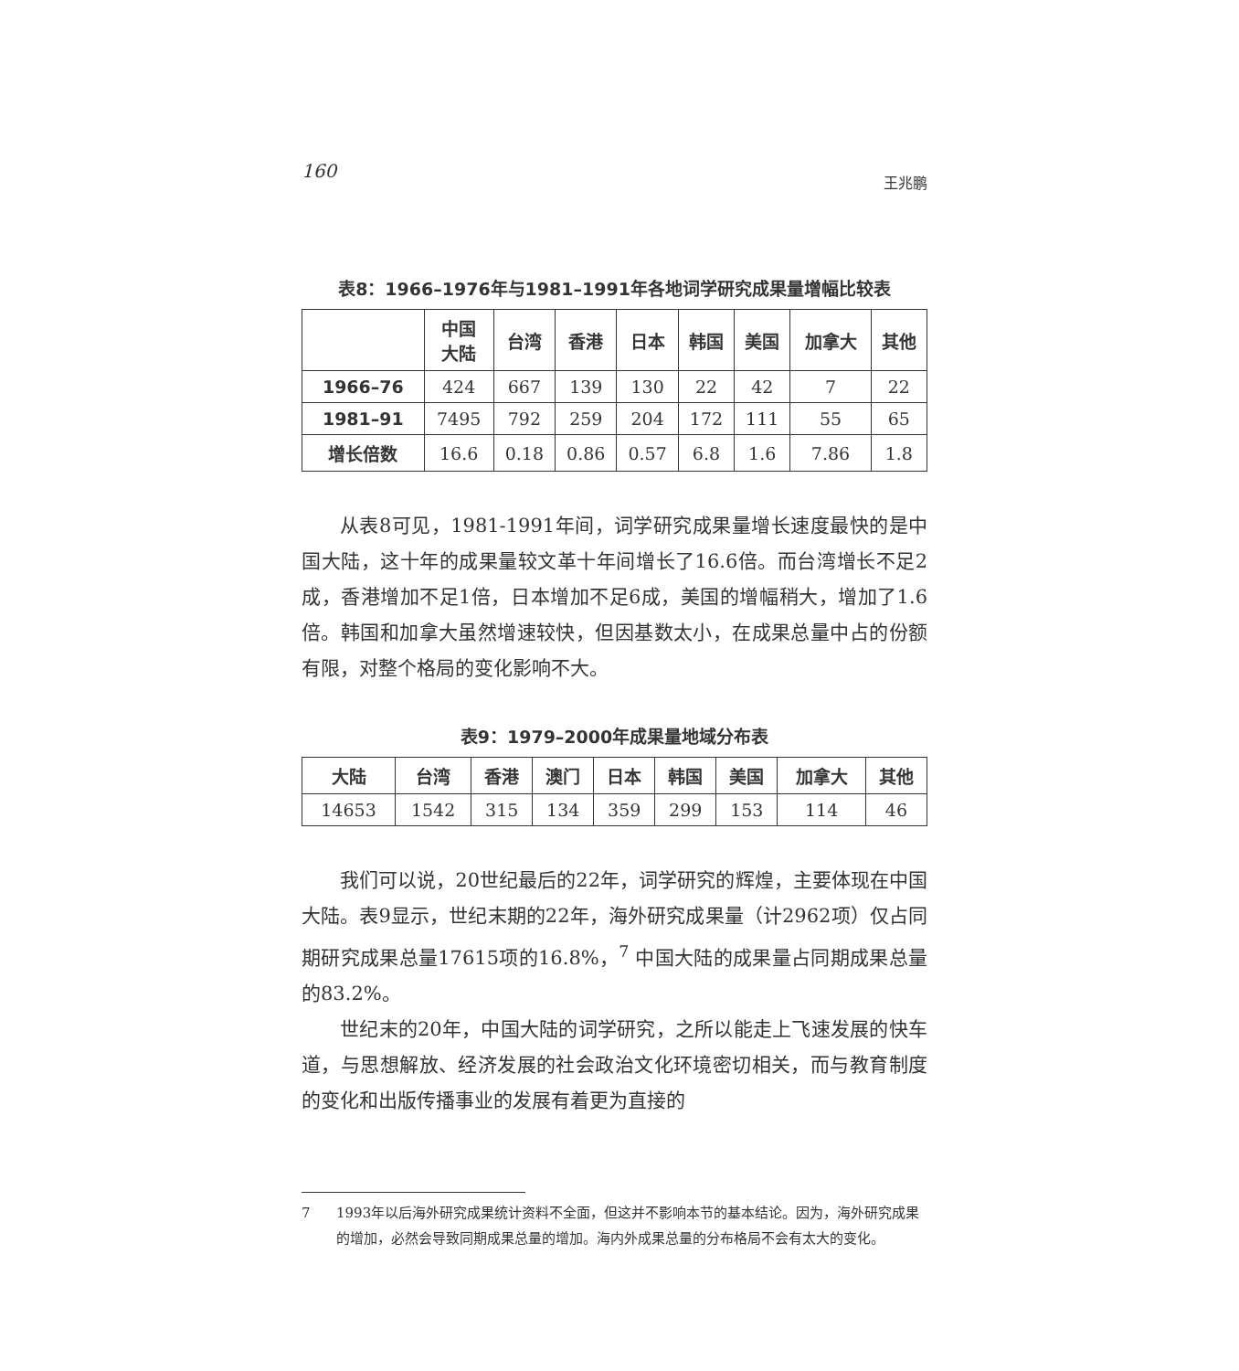160 王兆鹏
表8：1966–1976年与1981–1991年各地词学研究成果量增幅比较表
| | 中国 大陆 | 台湾 | 香港 | 日本 | 韩国 | 美国 | 加拿大 | 其他 |
| --- | --- | --- | --- | --- | --- | --- | --- | --- |
| 1966–76 | 424 | 667 | 139 | 130 | 22 | 42 | 7 | 22 |
| 1981–91 | 7495 | 792 | 259 | 204 | 172 | 111 | 55 | 65 |
| 增长倍数 | 16.6 | 0.18 | 0.86 | 0.57 | 6.8 | 1.6 | 7.86 | 1.8 |
从表8可见，1981-1991年间，词学研究成果量增长速度最快的是中国大陆，这十年的成果量较文革十年间增长了16.6倍。而台湾增长不足2成，香港增加不足1倍，日本增加不足6成，美国的增幅稍大，增加了1.6倍。韩国和加拿大虽然增速较快，但因基数太小，在成果总量中占的份额有限，对整个格局的变化影响不大。
表9：1979–2000年成果量地域分布表
| 大陆 | 台湾 | 香港 | 澳门 | 日本 | 韩国 | 美国 | 加拿大 | 其他 |
| --- | --- | --- | --- | --- | --- | --- | --- | --- |
| 14653 | 1542 | 315 | 134 | 359 | 299 | 153 | 114 | 46 |
我们可以说，20世纪最后的22年，词学研究的辉煌，主要体现在中国大陆。表9显示，世纪末期的22年，海外研究成果量（计2962项）仅占同期研究成果总量17615项的16.8%，<sup>7</sup> 中国大陆的成果量占同期成果总量的83.2%。
世纪末的20年，中国大陆的词学研究，之所以能走上飞速发展的快车道，与思想解放、经济发展的社会政治文化环境密切相关，而与教育制度的变化和出版传播事业的发展有着更为直接的
7 1993年以后海外研究成果统计资料不全面，但这并不影响本节的基本结论。因为，海外研究成果的增加，必然会导致同期成果总量的增加。海内外成果总量的分布格局不会有太大的变化。